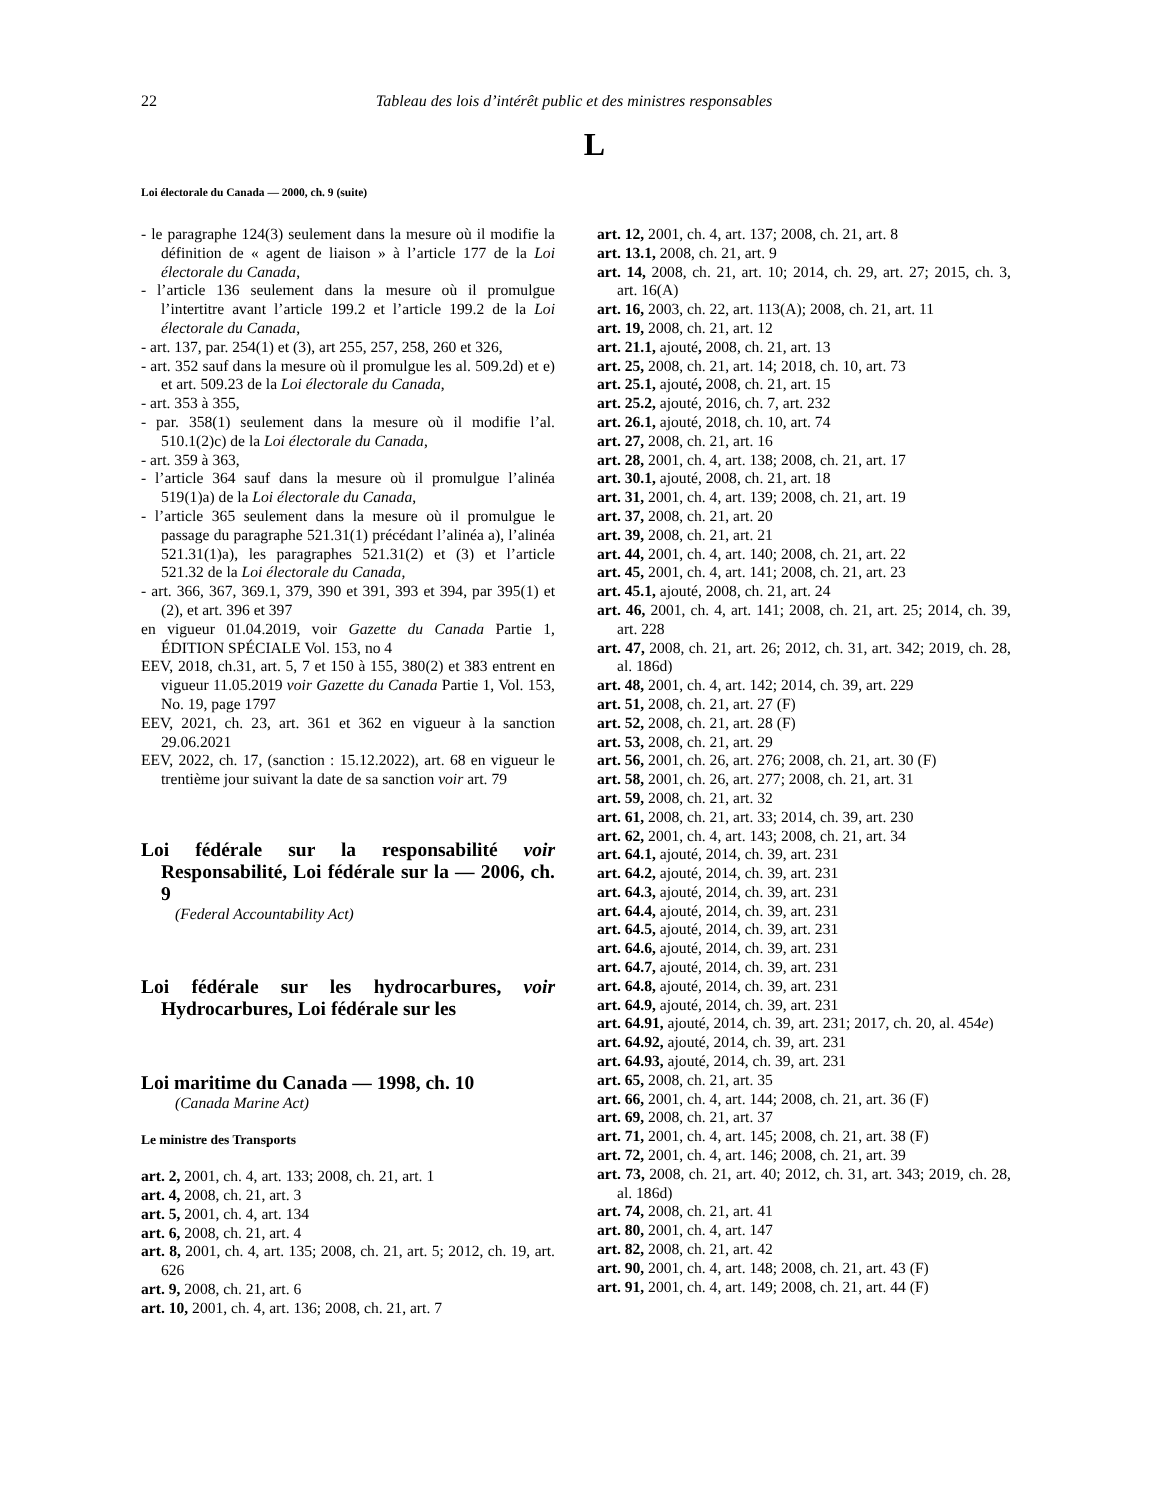22 Tableau des lois d’intérêt public et des ministres responsables
L
Loi électorale du Canada — 2000, ch. 9 (suite)
- le paragraphe 124(3) seulement dans la mesure où il modifie la définition de « agent de liaison » à l’article 177 de la Loi électorale du Canada,
- l’article 136 seulement dans la mesure où il promulgue l’intertitre avant l’article 199.2 et l’article 199.2 de la Loi électorale du Canada,
- art. 137, par. 254(1) et (3), art 255, 257, 258, 260 et 326,
- art. 352 sauf dans la mesure où il promulgue les al. 509.2d) et e) et art. 509.23 de la Loi électorale du Canada,
- art. 353 à 355,
- par. 358(1) seulement dans la mesure où il modifie l’al. 510.1(2)c) de la Loi électorale du Canada,
- art. 359 à 363,
- l’article 364 sauf dans la mesure où il promulgue l’alinéa 519(1)a) de la Loi électorale du Canada,
- l’article 365 seulement dans la mesure où il promulgue le passage du paragraphe 521.31(1) précédant l’alinéa a), l’alinéa 521.31(1)a), les paragraphes 521.31(2) et (3) et l’article 521.32 de la Loi électorale du Canada,
- art. 366, 367, 369.1, 379, 390 et 391, 393 et 394, par 395(1) et (2), et art. 396 et 397
en vigueur 01.04.2019, voir Gazette du Canada Partie 1, ÉDITION SPÉCIALE Vol. 153, no 4
EEV, 2018, ch.31, art. 5, 7 et 150 à 155, 380(2) et 383 entrent en vigueur 11.05.2019 voir Gazette du Canada Partie 1, Vol. 153, No. 19, page 1797
EEV, 2021, ch. 23, art. 361 et 362 en vigueur à la sanction 29.06.2021
EEV, 2022, ch. 17, (sanction : 15.12.2022), art. 68 en vigueur le trentième jour suivant la date de sa sanction voir art. 79
Loi fédérale sur la responsabilité voir Responsabilité, Loi fédérale sur la — 2006, ch. 9
(Federal Accountability Act)
Loi fédérale sur les hydrocarbures, voir Hydrocarbures, Loi fédérale sur les
Loi maritime du Canada — 1998, ch. 10
(Canada Marine Act)
Le ministre des Transports
art. 2, 2001, ch. 4, art. 133; 2008, ch. 21, art. 1
art. 4, 2008, ch. 21, art. 3
art. 5, 2001, ch. 4, art. 134
art. 6, 2008, ch. 21, art. 4
art. 8, 2001, ch. 4, art. 135; 2008, ch. 21, art. 5; 2012, ch. 19, art. 626
art. 9, 2008, ch. 21, art. 6
art. 10, 2001, ch. 4, art. 136; 2008, ch. 21, art. 7
art. 12, 2001, ch. 4, art. 137; 2008, ch. 21, art. 8
art. 13.1, 2008, ch. 21, art. 9
art. 14, 2008, ch. 21, art. 10; 2014, ch. 29, art. 27; 2015, ch. 3, art. 16(A)
art. 16, 2003, ch. 22, art. 113(A); 2008, ch. 21, art. 11
art. 19, 2008, ch. 21, art. 12
art. 21.1, ajouté, 2008, ch. 21, art. 13
art. 25, 2008, ch. 21, art. 14; 2018, ch. 10, art. 73
art. 25.1, ajouté, 2008, ch. 21, art. 15
art. 25.2, ajouté, 2016, ch. 7, art. 232
art. 26.1, ajouté, 2018, ch. 10, art. 74
art. 27, 2008, ch. 21, art. 16
art. 28, 2001, ch. 4, art. 138; 2008, ch. 21, art. 17
art. 30.1, ajouté, 2008, ch. 21, art. 18
art. 31, 2001, ch. 4, art. 139; 2008, ch. 21, art. 19
art. 37, 2008, ch. 21, art. 20
art. 39, 2008, ch. 21, art. 21
art. 44, 2001, ch. 4, art. 140; 2008, ch. 21, art. 22
art. 45, 2001, ch. 4, art. 141; 2008, ch. 21, art. 23
art. 45.1, ajouté, 2008, ch. 21, art. 24
art. 46, 2001, ch. 4, art. 141; 2008, ch. 21, art. 25; 2014, ch. 39, art. 228
art. 47, 2008, ch. 21, art. 26; 2012, ch. 31, art. 342; 2019, ch. 28, al. 186d)
art. 48, 2001, ch. 4, art. 142; 2014, ch. 39, art. 229
art. 51, 2008, ch. 21, art. 27 (F)
art. 52, 2008, ch. 21, art. 28 (F)
art. 53, 2008, ch. 21, art. 29
art. 56, 2001, ch. 26, art. 276; 2008, ch. 21, art. 30 (F)
art. 58, 2001, ch. 26, art. 277; 2008, ch. 21, art. 31
art. 59, 2008, ch. 21, art. 32
art. 61, 2008, ch. 21, art. 33; 2014, ch. 39, art. 230
art. 62, 2001, ch. 4, art. 143; 2008, ch. 21, art. 34
art. 64.1, ajouté, 2014, ch. 39, art. 231
art. 64.2, ajouté, 2014, ch. 39, art. 231
art. 64.3, ajouté, 2014, ch. 39, art. 231
art. 64.4, ajouté, 2014, ch. 39, art. 231
art. 64.5, ajouté, 2014, ch. 39, art. 231
art. 64.6, ajouté, 2014, ch. 39, art. 231
art. 64.7, ajouté, 2014, ch. 39, art. 231
art. 64.8, ajouté, 2014, ch. 39, art. 231
art. 64.9, ajouté, 2014, ch. 39, art. 231
art. 64.91, ajouté, 2014, ch. 39, art. 231; 2017, ch. 20, al. 454e)
art. 64.92, ajouté, 2014, ch. 39, art. 231
art. 64.93, ajouté, 2014, ch. 39, art. 231
art. 65, 2008, ch. 21, art. 35
art. 66, 2001, ch. 4, art. 144; 2008, ch. 21, art. 36 (F)
art. 69, 2008, ch. 21, art. 37
art. 71, 2001, ch. 4, art. 145; 2008, ch. 21, art. 38 (F)
art. 72, 2001, ch. 4, art. 146; 2008, ch. 21, art. 39
art. 73, 2008, ch. 21, art. 40; 2012, ch. 31, art. 343; 2019, ch. 28, al. 186d)
art. 74, 2008, ch. 21, art. 41
art. 80, 2001, ch. 4, art. 147
art. 82, 2008, ch. 21, art. 42
art. 90, 2001, ch. 4, art. 148; 2008, ch. 21, art. 43 (F)
art. 91, 2001, ch. 4, art. 149; 2008, ch. 21, art. 44 (F)